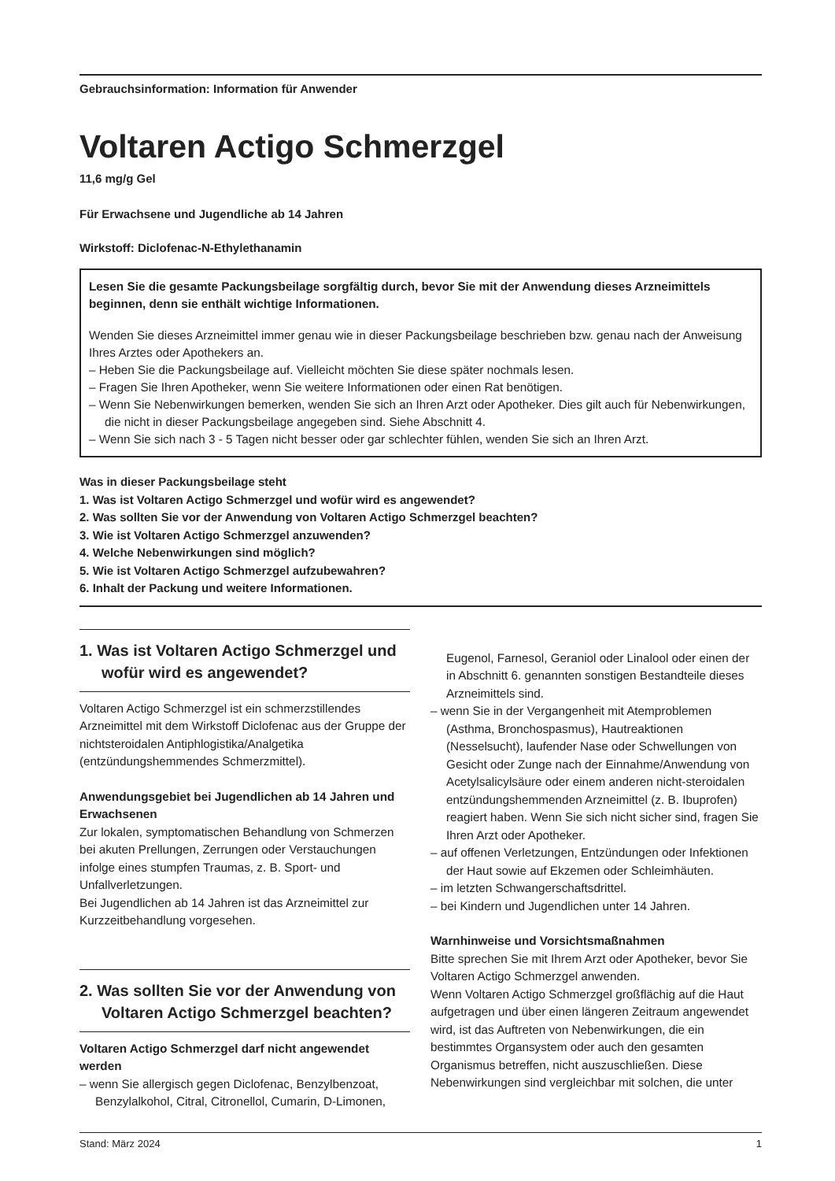Gebrauchsinformation: Information für Anwender
Voltaren Actigo Schmerzgel
11,6 mg/g Gel
Für Erwachsene und Jugendliche ab 14 Jahren
Wirkstoff: Diclofenac-N-Ethylethanamin
Lesen Sie die gesamte Packungsbeilage sorgfältig durch, bevor Sie mit der Anwendung dieses Arzneimittels beginnen, denn sie enthält wichtige Informationen.
Wenden Sie dieses Arzneimittel immer genau wie in dieser Packungsbeilage beschrieben bzw. genau nach der Anweisung Ihres Arztes oder Apothekers an.
– Heben Sie die Packungsbeilage auf. Vielleicht möchten Sie diese später nochmals lesen.
– Fragen Sie Ihren Apotheker, wenn Sie weitere Informationen oder einen Rat benötigen.
– Wenn Sie Nebenwirkungen bemerken, wenden Sie sich an Ihren Arzt oder Apotheker. Dies gilt auch für Nebenwirkungen, die nicht in dieser Packungsbeilage angegeben sind. Siehe Abschnitt 4.
– Wenn Sie sich nach 3 - 5 Tagen nicht besser oder gar schlechter fühlen, wenden Sie sich an Ihren Arzt.
Was in dieser Packungsbeilage steht
1. Was ist Voltaren Actigo Schmerzgel und wofür wird es angewendet?
2. Was sollten Sie vor der Anwendung von Voltaren Actigo Schmerzgel beachten?
3. Wie ist Voltaren Actigo Schmerzgel anzuwenden?
4. Welche Nebenwirkungen sind möglich?
5. Wie ist Voltaren Actigo Schmerzgel aufzubewahren?
6. Inhalt der Packung und weitere Informationen.
1. Was ist Voltaren Actigo Schmerzgel und wofür wird es angewendet?
Voltaren Actigo Schmerzgel ist ein schmerzstillendes Arzneimittel mit dem Wirkstoff Diclofenac aus der Gruppe der nichtsteroidalen Antiphlogistika/Analgetika (entzündungshemmendes Schmerzmittel).
Anwendungsgebiet bei Jugendlichen ab 14 Jahren und Erwachsenen
Zur lokalen, symptomatischen Behandlung von Schmerzen bei akuten Prellungen, Zerrungen oder Verstauchungen infolge eines stumpfen Traumas, z. B. Sport- und Unfallverletzungen.
Bei Jugendlichen ab 14 Jahren ist das Arzneimittel zur Kurzzeitbehandlung vorgesehen.
2. Was sollten Sie vor der Anwendung von Voltaren Actigo Schmerzgel beachten?
Voltaren Actigo Schmerzgel darf nicht angewendet werden
– wenn Sie allergisch gegen Diclofenac, Benzylbenzoat, Benzylalkohol, Citral, Citronellol, Cumarin, D-Limonen,
Eugenol, Farnesol, Geraniol oder Linalool oder einen der in Abschnitt 6. genannten sonstigen Bestandteile dieses Arzneimittels sind.
– wenn Sie in der Vergangenheit mit Atemproblemen (Asthma, Bronchospasmus), Hautreaktionen (Nesselsucht), laufender Nase oder Schwellungen von Gesicht oder Zunge nach der Einnahme/Anwendung von Acetylsalicylsäure oder einem anderen nicht-steroidalen entzündungshemmenden Arzneimittel (z. B. Ibuprofen) reagiert haben. Wenn Sie sich nicht sicher sind, fragen Sie Ihren Arzt oder Apotheker.
– auf offenen Verletzungen, Entzündungen oder Infektionen der Haut sowie auf Ekzemen oder Schleimhäuten.
– im letzten Schwangerschaftsdrittel.
– bei Kindern und Jugendlichen unter 14 Jahren.
Warnhinweise und Vorsichtsmaßnahmen
Bitte sprechen Sie mit Ihrem Arzt oder Apotheker, bevor Sie Voltaren Actigo Schmerzgel anwenden.
Wenn Voltaren Actigo Schmerzgel großflächig auf die Haut aufgetragen und über einen längeren Zeitraum angewendet wird, ist das Auftreten von Nebenwirkungen, die ein bestimmtes Organsystem oder auch den gesamten Organismus betreffen, nicht auszuschließen. Diese Nebenwirkungen sind vergleichbar mit solchen, die unter
Stand: März 2024 1